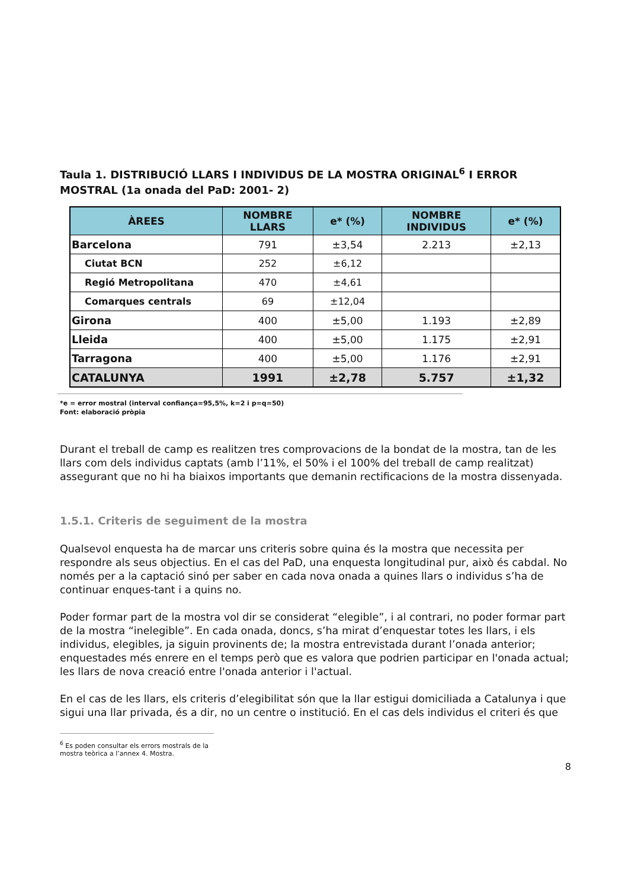Taula 1. DISTRIBUCIÓ LLARS I INDIVIDUS DE LA MOSTRA ORIGINAL<sup>6</sup> I ERROR MOSTRAL (1a onada del PaD: 2001- 2)
| ÀREES | NOMBRE LLARS | e* (%) | NOMBRE INDIVIDUS | e* (%) |
| --- | --- | --- | --- | --- |
| Barcelona | 791 | ±3,54 | 2.213 | ±2,13 |
| Ciutat BCN | 252 | ±6,12 | | |
| Regió Metropolitana | 470 | ±4,61 | | |
| Comarques centrals | 69 | ±12,04 | | |
| Girona | 400 | ±5,00 | 1.193 | ±2,89 |
| Lleida | 400 | ±5,00 | 1.175 | ±2,91 |
| Tarragona | 400 | ±5,00 | 1.176 | ±2,91 |
| CATALUNYA | 1991 | ±2,78 | 5.757 | ±1,32 |
*e = error mostral (interval confiança=95,5%, k=2 i p=q=50)
Font: elaboració pròpia
Durant el treball de camp es realitzen tres comprovacions de la bondat de la mostra, tan de les llars com dels individus captats (amb l’11%, el 50% i el 100% del treball de camp realitzat) assegurant que no hi ha biaixos importants que demanin rectificacions de la mostra dissenyada.
1.5.1. Criteris de seguiment de la mostra
Qualsevol enquesta ha de marcar uns criteris sobre quina és la mostra que necessita per respondre als seus objectius. En el cas del PaD, una enquesta longitudinal pur, això és cabdal. No només per a la captació sinó per saber en cada nova onada a quines llars o individus s’ha de continuar enques-tant i a quins no.
Poder formar part de la mostra vol dir se considerat “elegible”, i al contrari, no poder formar part de la mostra “inelegible”. En cada onada, doncs, s’ha mirat d’enquestar totes les llars, i els individus, elegibles, ja siguin provinents de; la mostra entrevistada durant l’onada anterior; enquestades més enrere en el temps però que es valora que podrien participar en l'onada actual; les llars de nova creació entre l'onada anterior i l'actual.
En el cas de les llars, els criteris d’elegibilitat són que la llar estigui domiciliada a Catalunya i que sigui una llar privada, és a dir, no un centre o institució. En el cas dels individus el criteri és que
<sup>6</sup> Es poden consultar els errors mostrals de la mostra teòrica a l’annex 4. Mostra.
8